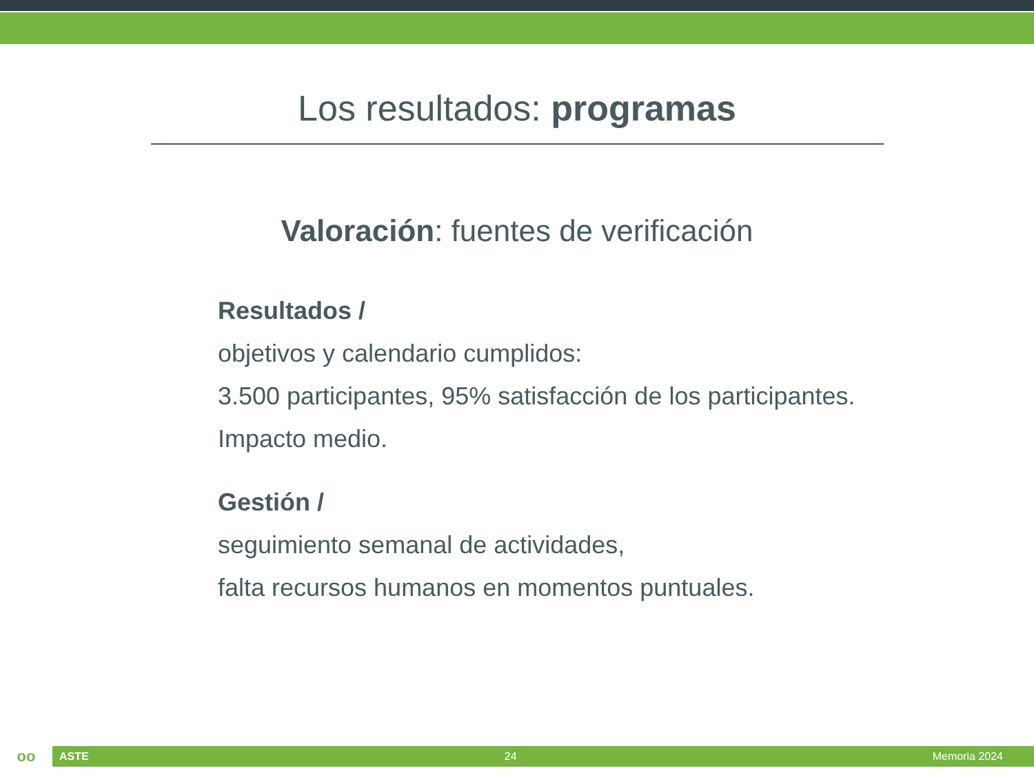Los resultados: programas
Valoración: fuentes de verificación
Resultados /
objetivos y calendario cumplidos:
3.500 participantes, 95% satisfacción de los participantes.
Impacto medio.
Gestión /
seguimiento semanal de actividades,
falta recursos humanos en momentos puntuales.
oo
ASTE 24 Memoria 2024